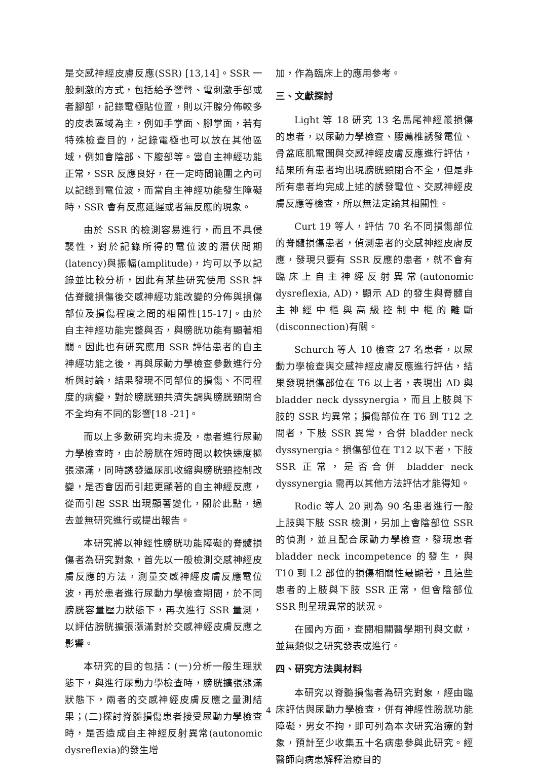是交感神經皮膚反應(SSR) [13,14]。SSR 一般刺激的方式，包括給予響聲、電刺激手部或者腳部，記錄電極貼位置，則以汗腺分佈較多的皮表區域為主，例如手掌面、腳掌面，若有特殊檢查目的，記錄電極也可以放在其他區域，例如會陰部、下腹部等。當自主神經功能正常，SSR 反應良好，在一定時間範圍之內可以記錄到電位波，而當自主神經功能發生障礙時，SSR 會有反應延遲或者無反應的現象。
由於 SSR 的檢測容易進行，而且不具侵襲性，對於記錄所得的電位波的潛伏間期(latency)與振幅(amplitude)，均可以予以記錄並比較分析，因此有某些研究使用 SSR 評估脊髓損傷後交感神經功能改變的分佈與損傷部位及損傷程度之間的相關性[15-17]。由於自主神經功能完整與否，與膀胱功能有顯著相關。因此也有研究應用 SSR 評估患者的自主神經功能之後，再與尿動力學檢查參數進行分析與討論，結果發現不同部位的損傷、不同程度的病變，對於膀胱頸共濟失調與膀胱頸閉合不全均有不同的影響[18 -21]。
而以上多數研究均未提及，患者進行尿動力學檢查時，由於膀胱在短時間以較快速度擴張漲滿，同時誘發逼尿肌收縮與膀胱頸控制改變，是否會因而引起更顯著的自主神經反應，從而引起 SSR 出現顯著變化，關於此點，過去並無研究進行或提出報告。
本研究將以神經性膀胱功能障礙的脊髓損傷者為研究對象，首先以一般檢測交感神經皮膚反應的方法，測量交感神經皮膚反應電位波，再於患者進行尿動力學檢查期間，於不同膀胱容量壓力狀態下，再次進行 SSR 量測，以評估膀胱擴張漲滿對於交感神經皮膚反應之影響。
本研究的目的包括：(一)分析一般生理狀態下，與進行尿動力學檢查時，膀胱擴張漲滿狀態下，兩者的交感神經皮膚反應之量測結果；(二)探討脊髓損傷患者接受尿動力學檢查時，是否造成自主神經反射異常(autonomic dysreflexia)的發生增
加，作為臨床上的應用參考。
三、文獻探討
Light 等 18 研究 13 名馬尾神經叢損傷的患者，以尿動力學檢查、腰薦椎誘發電位、骨盆底肌電圖與交感神經皮膚反應進行評估，結果所有患者均出現膀胱頸閉合不全，但是非所有患者均完成上述的誘發電位、交感神經皮膚反應等檢查，所以無法定論其相關性。
Curt 19 等人，評估 70 名不同損傷部位的脊髓損傷患者，偵測患者的交感神經皮膚反應，發現只要有 SSR 反應的患者，就不會有臨床上自主神經反射異常(autonomic dysreflexia, AD)，顯示 AD 的發生與脊髓自主神經中樞與高級控制中樞的離斷(disconnection)有關。
Schurch 等人 10 檢查 27 名患者，以尿動力學檢查與交感神經皮膚反應進行評估，結果發現損傷部位在 T6 以上者，表現出 AD 與 bladder neck dyssynergia，而且上肢與下肢的 SSR 均異常；損傷部位在 T6 到 T12 之間者，下肢 SSR 異常，合併 bladder neck dyssynergia。損傷部位在 T12 以下者，下肢 SSR 正常，是否合併 bladder neck dyssynergia 需再以其他方法評估才能得知。
Rodic 等人 20 則為 90 名患者進行一般上肢與下肢 SSR 檢測，另加上會陰部位 SSR 的偵測，並且配合尿動力學檢查，發現患者 bladder neck incompetence 的發生，與 T10 到 L2 部位的損傷相關性最顯著，且這些患者的上肢與下肢 SSR 正常，但會陰部位 SSR 則呈現異常的狀況。
在國內方面，查閱相關醫學期刊與文獻，並無類似之研究發表或進行。
四、研究方法與材料
本研究以脊髓損傷者為研究對象，經由臨床評估與尿動力學檢查，併有神經性膀胱功能障礙，男女不拘，即可列為本次研究治療的對象，預計至少收集五十名病患參與此研究。經醫師向病患解釋治療目的
4